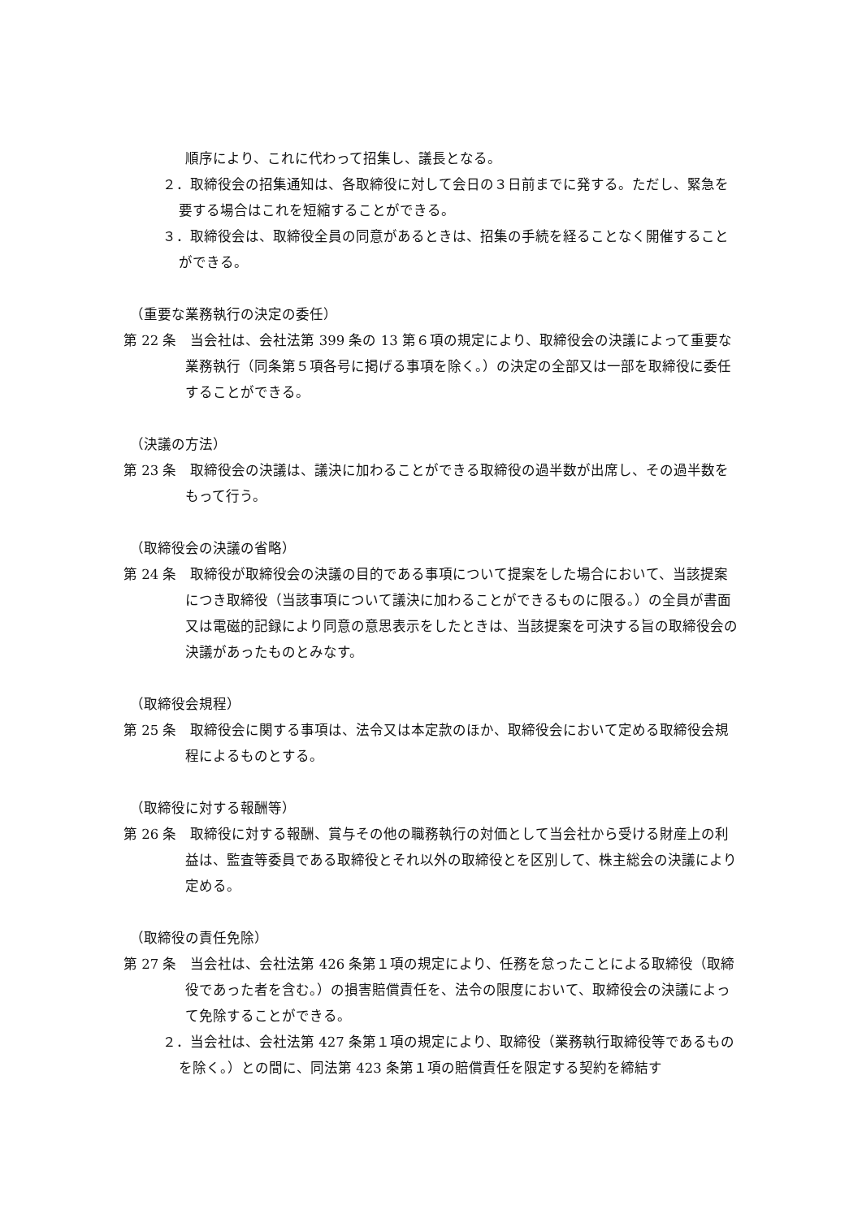順序により、これに代わって招集し、議長となる。
２．取締役会の招集通知は、各取締役に対して会日の３日前までに発する。ただし、緊急を要する場合はこれを短縮することができる。
３．取締役会は、取締役全員の同意があるときは、招集の手続を経ることなく開催することができる。
（重要な業務執行の決定の委任）
第 22 条　当会社は、会社法第 399 条の 13 第６項の規定により、取締役会の決議によって重要な業務執行（同条第５項各号に掲げる事項を除く。）の決定の全部又は一部を取締役に委任することができる。
（決議の方法）
第 23 条　取締役会の決議は、議決に加わることができる取締役の過半数が出席し、その過半数をもって行う。
（取締役会の決議の省略）
第 24 条　取締役が取締役会の決議の目的である事項について提案をした場合において、当該提案につき取締役（当該事項について議決に加わることができるものに限る。）の全員が書面又は電磁的記録により同意の意思表示をしたときは、当該提案を可決する旨の取締役会の決議があったものとみなす。
（取締役会規程）
第 25 条　取締役会に関する事項は、法令又は本定款のほか、取締役会において定める取締役会規程によるものとする。
（取締役に対する報酬等）
第 26 条　取締役に対する報酬、賞与その他の職務執行の対価として当会社から受ける財産上の利益は、監査等委員である取締役とそれ以外の取締役とを区別して、株主総会の決議により定める。
（取締役の責任免除）
第 27 条　当会社は、会社法第 426 条第１項の規定により、任務を怠ったことによる取締役（取締役であった者を含む。）の損害賠償責任を、法令の限度において、取締役会の決議によって免除することができる。
２．当会社は、会社法第 427 条第１項の規定により、取締役（業務執行取締役等であるものを除く。）との間に、同法第 423 条第１項の賠償責任を限定する契約を締結す